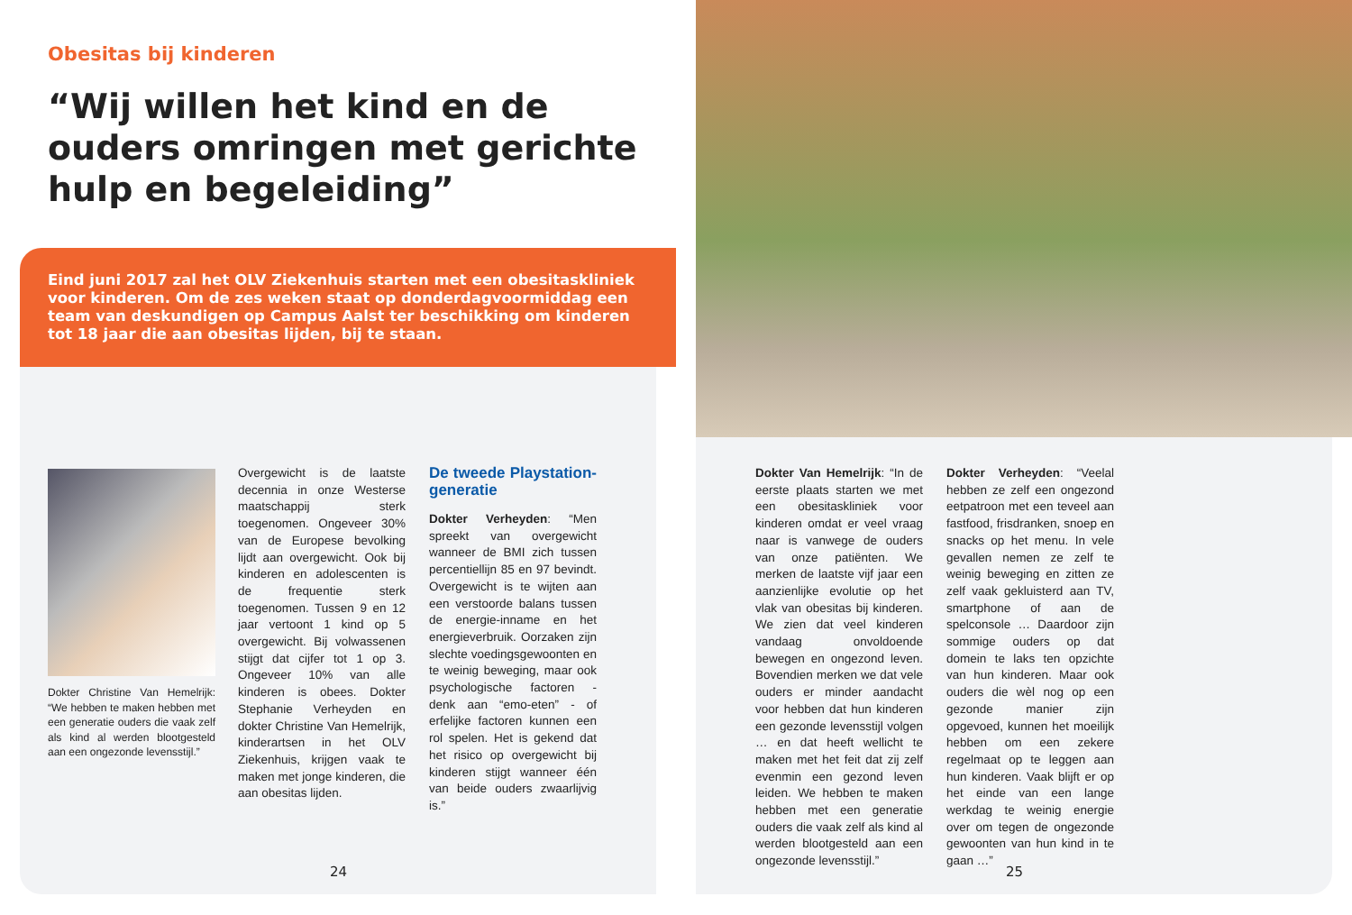Obesitas bij kinderen
“Wij willen het kind en de ouders omringen met gerichte hulp en begeleiding”
Eind juni 2017 zal het OLV Ziekenhuis starten met een obesitaskliniek voor kinderen. Om de zes weken staat op donderdagvoormiddag een team van deskundigen op Campus Aalst ter beschikking om kinderen tot 18 jaar die aan obesitas lijden, bij te staan.
Dokter Christine Van Hemelrijk: “We hebben te maken hebben met een generatie ouders die vaak zelf als kind al werden blootgesteld aan een ongezonde levensstijl.”
Overgewicht is de laatste decennia in onze Westerse maatschappij sterk toegenomen. Ongeveer 30% van de Europese bevolking lijdt aan overgewicht. Ook bij kinderen en adolescenten is de frequentie sterk toegenomen. Tussen 9 en 12 jaar vertoont 1 kind op 5 overgewicht. Bij volwassenen stijgt dat cijfer tot 1 op 3. Ongeveer 10% van alle kinderen is obees. Dokter Stephanie Verheyden en dokter Christine Van Hemelrijk, kinderartsen in het OLV Ziekenhuis, krijgen vaak te maken met jonge kinderen, die aan obesitas lijden.
De tweede Playstation-generatie
Dokter Verheyden: “Men spreekt van overgewicht wanneer de BMI zich tussen percentiellijn 85 en 97 bevindt. Overgewicht is te wijten aan een verstoorde balans tussen de energie-inname en het energieverbruik. Oorzaken zijn slechte voedingsgewoonten en te weinig beweging, maar ook psychologische factoren - denk aan “emo-eten” - of erfelijke factoren kunnen een rol spelen. Het is gekend dat het risico op overgewicht bij kinderen stijgt wanneer één van beide ouders zwaarlijvig is.”
Dokter Van Hemelrijk: “In de eerste plaats starten we met een obesitaskliniek voor kinderen omdat er veel vraag naar is vanwege de ouders van onze patiënten. We merken de laatste vijf jaar een aanzienlijke evolutie op het vlak van obesitas bij kinderen. We zien dat veel kinderen vandaag onvoldoende bewegen en ongezond leven. Bovendien merken we dat vele ouders er minder aandacht voor hebben dat hun kinderen een gezonde levensstijl volgen … en dat heeft wellicht te maken met het feit dat zij zelf evenmin een gezond leven leiden. We hebben te maken hebben met een generatie ouders die vaak zelf als kind al werden blootgesteld aan een ongezonde levensstijl.”
Dokter Verheyden: “Veelal hebben ze zelf een ongezond eetpatroon met een teveel aan fastfood, frisdranken, snoep en snacks op het menu. In vele gevallen nemen ze zelf te weinig beweging en zitten ze zelf vaak gekluisterd aan TV, smartphone of aan de spelconsole … Daardoor zijn sommige ouders op dat domein te laks ten opzichte van hun kinderen. Maar ook ouders die wèl nog op een gezonde manier zijn opgevoed, kunnen het moeilijk hebben om een zekere regelmaat op te leggen aan hun kinderen. Vaak blijft er op het einde van een lange werkdag te weinig energie over om tegen de ongezonde gewoonten van hun kind in te gaan …”
24 25